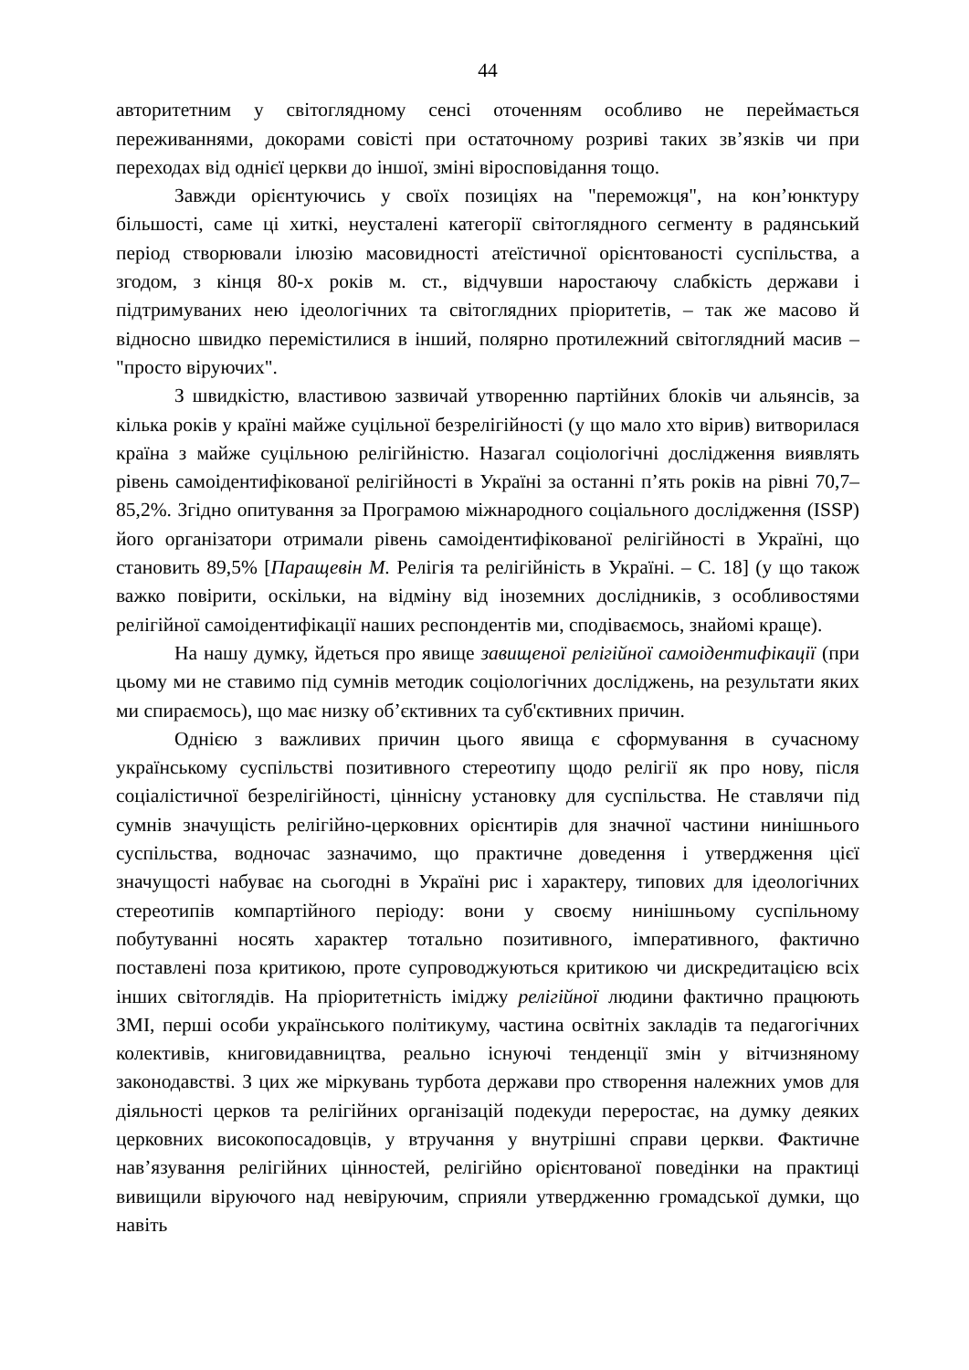44
авторитетним у світоглядному сенсі оточенням особливо не переймається переживаннями, докорами совісті при остаточному розриві таких зв’язків чи при переходах від однієї церкви до іншої, зміні віросповідання тощо.
Завжди орієнтуючись у своїх позиціях на "переможця", на кон’юнктуру більшості, саме ці хиткі, неусталені категорії світоглядного сегменту в радянський період створювали ілюзію масовидності атеїстичної орієнтованості суспільства, а згодом, з кінця 80-х років м. ст., відчувши наростаючу слабкість держави і підтримуваних нею ідеологічних та світоглядних пріоритетів, – так же масово й відносно швидко перемістилися в інший, полярно протилежний світоглядний масив – "просто віруючих".
З швидкістю, властивою зазвичай утворенню партійних блоків чи альянсів, за кілька років у країні майже суцільної безрелігійності (у що мало хто вірив) витворилася країна з майже суцільною релігійністю. Назагал соціологічні дослідження виявлять рівень самоідентифікованої релігійності в Україні за останні п’ять років на рівні 70,7–85,2%. Згідно опитування за Програмою міжнародного соціального дослідження (ISSP) його організатори отримали рівень самоідентифікованої релігійності в Україні, що становить 89,5% [Паращевін М. Релігія та релігійність в Україні. – С. 18] (у що також важко повірити, оскільки, на відміну від іноземних дослідників, з особливостями релігійної самоідентифікації наших респондентів ми, сподіваємось, знайомі краще).
На нашу думку, йдеться про явище завищеної релігійної самоідентифікації (при цьому ми не ставимо під сумнів методик соціологічних досліджень, на результати яких ми спираємось), що має низку об’єктивних та суб'єктивних причин.
Однією з важливих причин цього явища є сформування в сучасному українському суспільстві позитивного стереотипу щодо релігії як про нову, після соціалістичної безрелігійності, ціннісну установку для суспільства. Не ставлячи під сумнів значущість релігійно-церковних орієнтирів для значної частини нинішнього суспільства, водночас зазначимо, що практичне доведення і утвердження цієї значущості набуває на сьогодні в Україні рис і характеру, типових для ідеологічних стереотипів компартійного періоду: вони у своєму нинішньому суспільному побутуванні носять характер тотально позитивного, імперативного, фактично поставлені поза критикою, проте супроводжуються критикою чи дискредитацією всіх інших світоглядів. На пріоритетність іміджу релігійної людини фактично працюють ЗМІ, перші особи українського політикуму, частина освітніх закладів та педагогічних колективів, книговидавництва, реально існуючі тенденції змін у вітчизняному законодавстві. З цих же міркувань турбота держави про створення належних умов для діяльності церков та релігійних організацій подекуди переростає, на думку деяких церковних високопосадовців, у втручання у внутрішні справи церкви. Фактичне нав’язування релігійних цінностей, релігійно орієнтованої поведінки на практиці вивищили віруючого над невіруючим, сприяли утвердженню громадської думки, що навіть